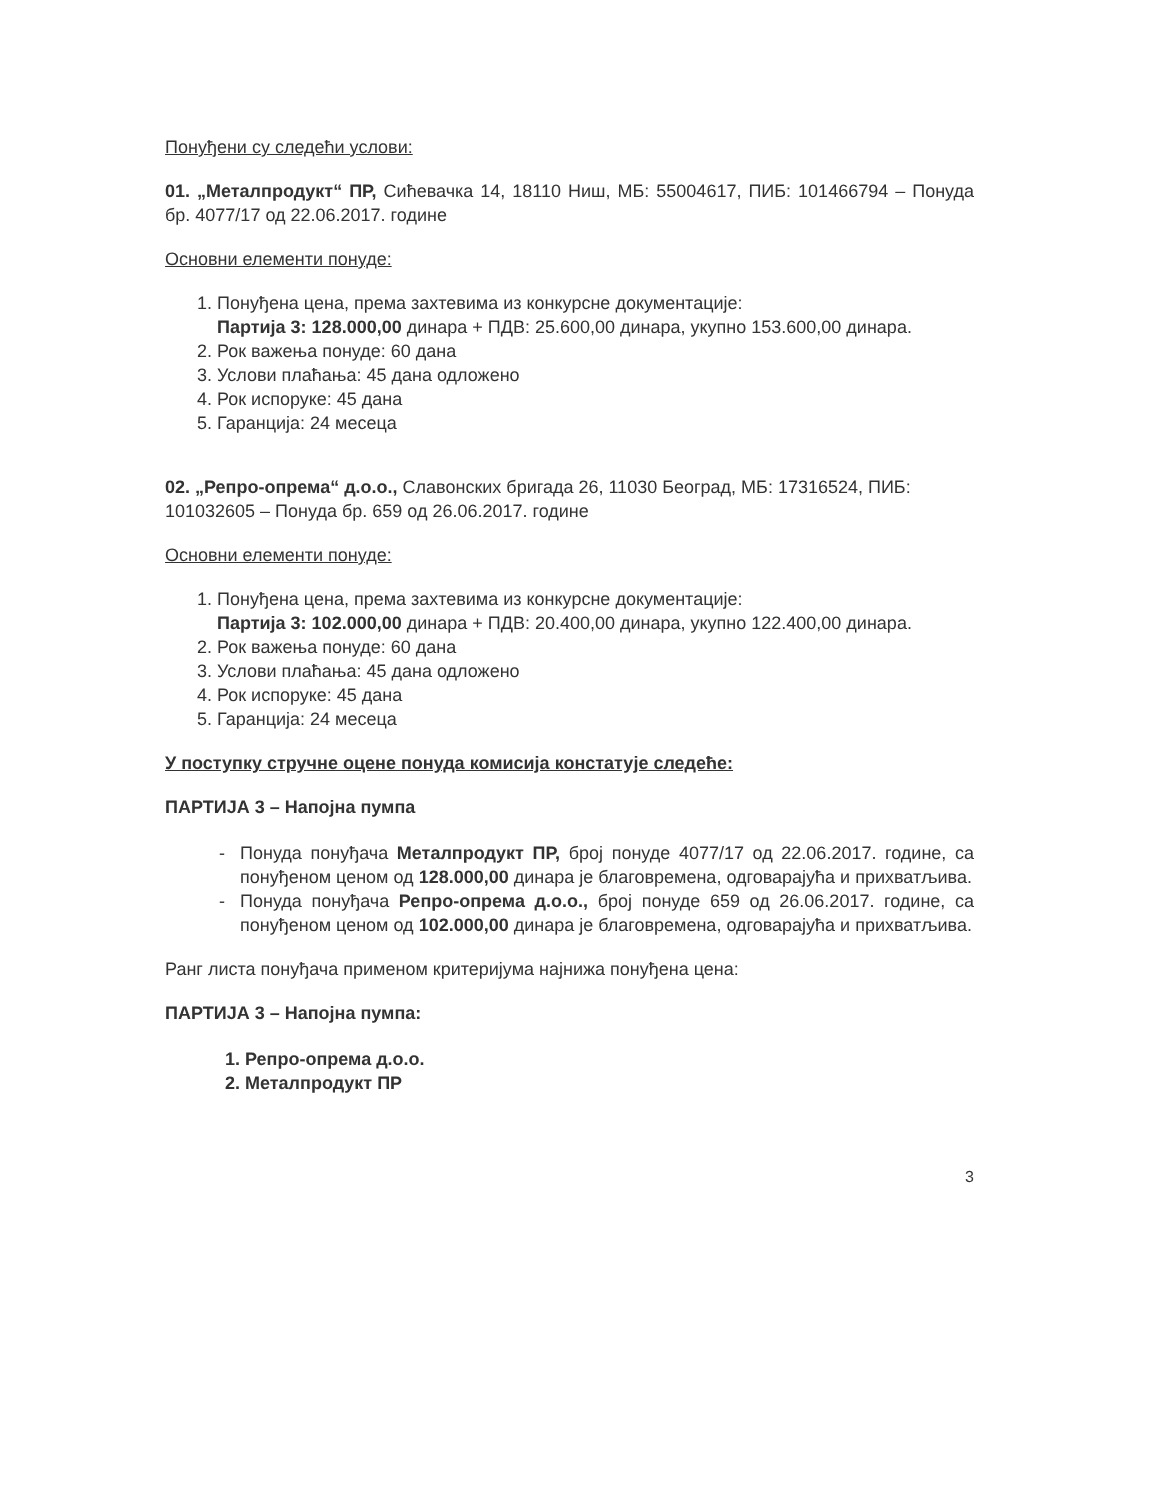Понуђени су следећи услови:
01. „Металпродукт“ ПР, Сићевачка 14, 18110 Ниш, МБ: 55004617, ПИБ: 101466794 – Понуда бр. 4077/17 од 22.06.2017. године
Основни елементи понуде:
1. Понуђена цена, према захтевима из конкурсне документације:
Партија 3: 128.000,00 динара + ПДВ: 25.600,00 динара, укупно 153.600,00 динара.
2. Рок важења понуде: 60 дана
3. Услови плаћања: 45 дана одложено
4. Рок испоруке: 45 дана
5. Гаранција: 24 месеца
02. „Репро-опрема“ д.о.о., Славонских бригада 26, 11030 Београд, МБ: 17316524, ПИБ: 101032605 – Понуда бр. 659 од 26.06.2017. године
Основни елементи понуде:
1. Понуђена цена, према захтевима из конкурсне документације:
Партија 3: 102.000,00 динара + ПДВ: 20.400,00 динара, укупно 122.400,00 динара.
2. Рок важења понуде: 60 дана
3. Услови плаћања: 45 дана одложено
4. Рок испоруке: 45 дана
5. Гаранција: 24 месеца
У поступку стручне оцене понуда комисија констатује следеће:
ПАРТИЈА 3 – Напојна пумпа
Понуда понуђача Металпродукт ПР, број понуде 4077/17 од 22.06.2017. године, са понуђеном ценом од 128.000,00 динара је благовремена, одговарајућа и прихватљива.
Понуда понуђача Репро-опрема д.о.о., број понуде 659 од 26.06.2017. године, са понуђеном ценом од 102.000,00 динара је благовремена, одговарајућа и прихватљива.
Ранг листа понуђача применом критеријума најнижа понуђена цена:
ПАРТИЈА 3 – Напојна пумпа:
1. Репро-опрема д.о.о.
2. Металпродукт ПР
3